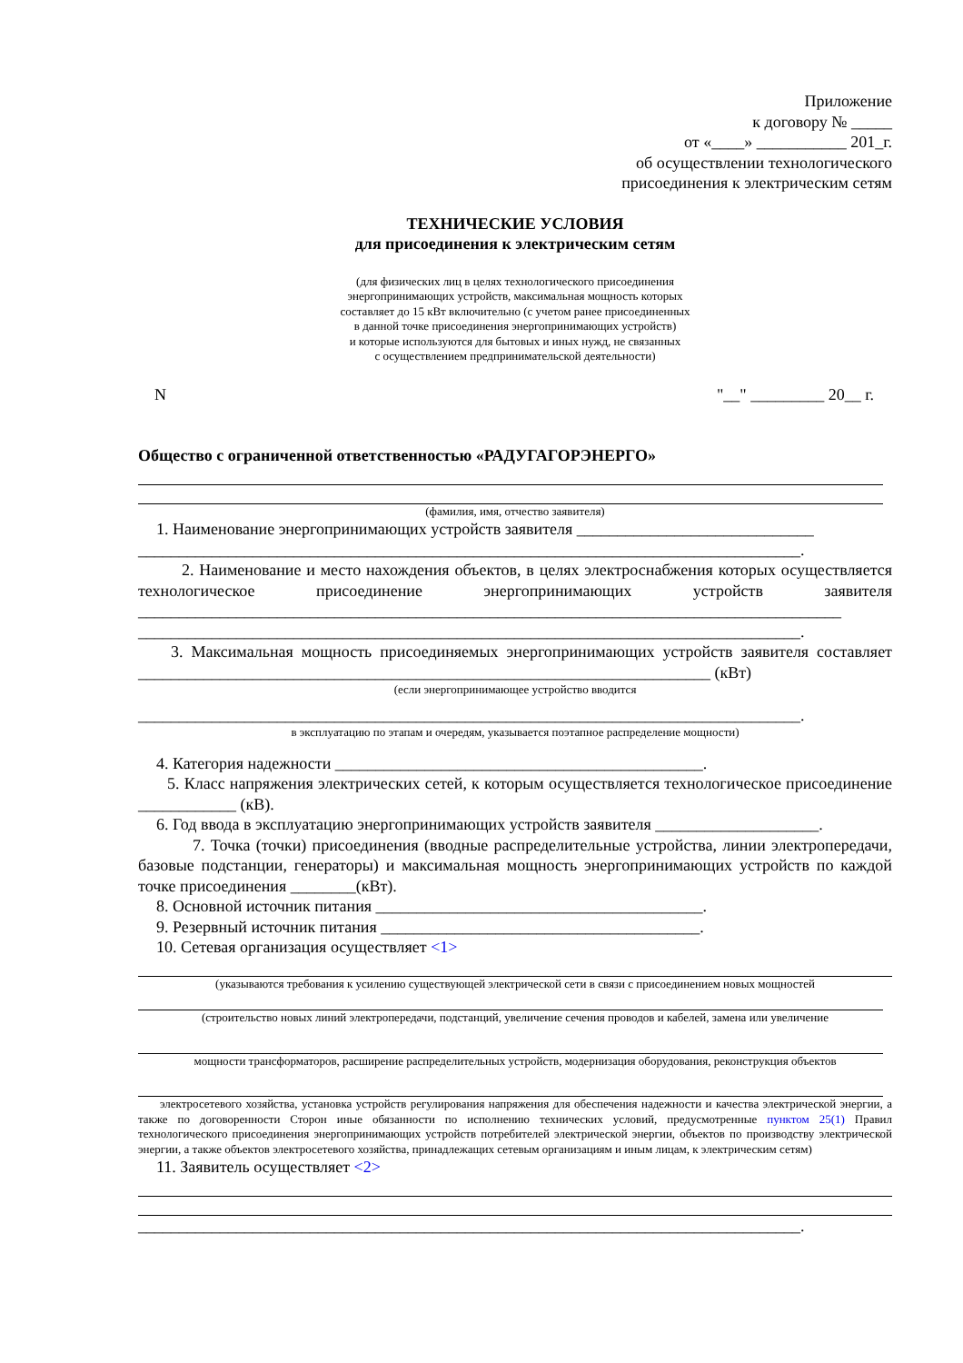Приложение
к договору № _____
от «____» ___________ 201_г.
об осуществлении технологического
присоединения к электрическим сетям
ТЕХНИЧЕСКИЕ УСЛОВИЯ
для присоединения к электрическим сетям
(для физических лиц в целях технологического присоединения
энергопринимающих устройств, максимальная мощность которых
составляет до 15 кВт включительно (с учетом ранее присоединенных
в данной точке присоединения энергопринимающих устройств)
и которые используются для бытовых и иных нужд, не связанных
с осуществлением предпринимательской деятельности)
N "__" _________ 20__ г.
Общество с ограниченной ответственностью «РАДУГАГОРЭНЕРГО»
(фамилия, имя, отчество заявителя)
1. Наименование энергопринимающих устройств заявителя _____________________________
_________________________________________________________________________________.
2. Наименование и место нахождения объектов, в целях электроснабжения которых осуществляется технологическое присоединение энергопринимающих устройств заявителя ______________________________________________________________________________________ _________________________________________________________________________________.
3. Максимальная мощность присоединяемых энергопринимающих устройств заявителя составляет ______________________________________________________________________ (кВт)
(если энергопринимающее устройство вводится
_________________________________________________________________________________.
в эксплуатацию по этапам и очередям, указывается поэтапное распределение мощности)
4. Категория надежности _____________________________________________.
5. Класс напряжения электрических сетей, к которым осуществляется технологическое присоединение ____________ (кВ).
6. Год ввода в эксплуатацию энергопринимающих устройств заявителя ____________________.
7. Точка (точки) присоединения (вводные распределительные устройства, линии электропередачи, базовые подстанции, генераторы) и максимальная мощность энергопринимающих устройств по каждой точке присоединения ________(кВт).
8. Основной источник питания ________________________________________.
9. Резервный источник питания _______________________________________.
10. Сетевая организация осуществляет <1>
(указываются требования к усилению существующей электрической сети в связи с присоединением новых мощностей
(строительство новых линий электропередачи, подстанций, увеличение сечения проводов и кабелей, замена или увеличение
мощности трансформаторов, расширение распределительных устройств, модернизация оборудования, реконструкция объектов
электросетевого хозяйства, установка устройств регулирования напряжения для обеспечения надежности и качества электрической энергии, а также по договоренности Сторон иные обязанности по исполнению технических условий, предусмотренные пунктом 25(1) Правил технологического присоединения энергопринимающих устройств потребителей электрической энергии, объектов по производству электрической энергии, а также объектов электросетевого хозяйства, принадлежащих сетевым организациям и иным лицам, к электрическим сетям)
11. Заявитель осуществляет <2>
_________________________________________________________________________________.